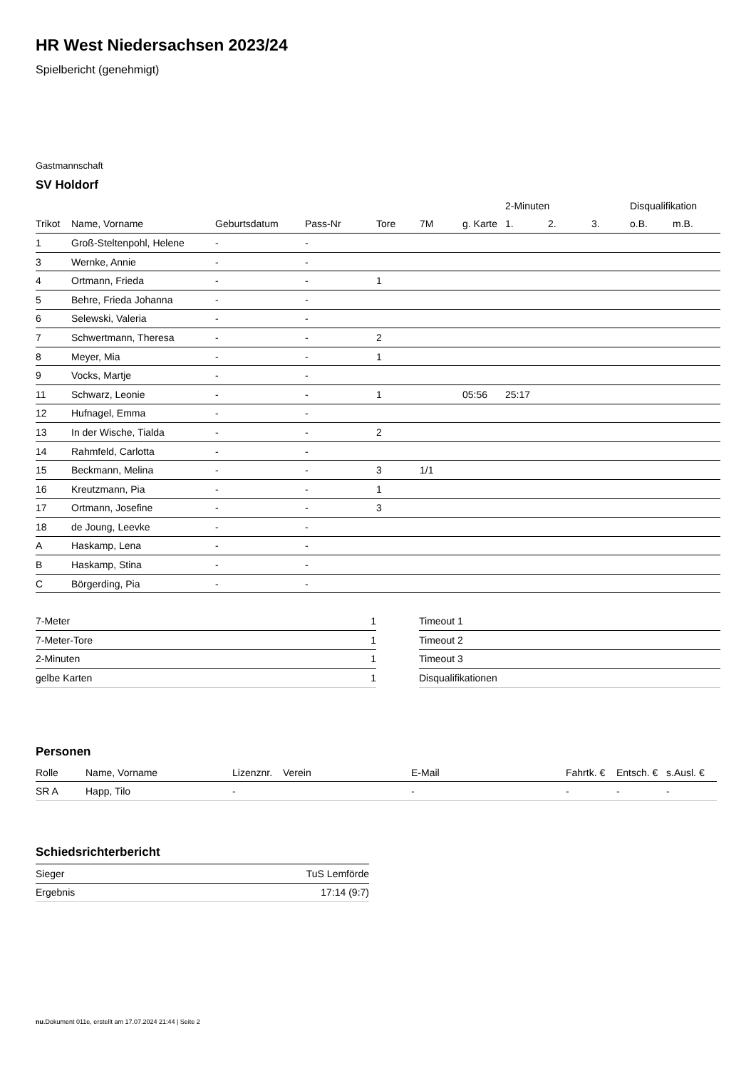HR West Niedersachsen 2023/24
Spielbericht (genehmigt)
Gastmannschaft
SV Holdorf
| | | | | | | | 2-Minuten | | | Disqualifikation | |
| --- | --- | --- | --- | --- | --- | --- | --- | --- | --- | --- | --- |
| Trikot | Name, Vorname | Geburtsdatum | Pass-Nr | Tore | 7M | g. Karte | 1. | 2. | 3. | o.B. | m.B. |
| 1 | Groß-Steltenpohl, Helene | - | - | | | | | | | | |
| 3 | Wernke, Annie | - | - | | | | | | | | |
| 4 | Ortmann, Frieda | - | - | 1 | | | | | | | |
| 5 | Behre, Frieda Johanna | - | - | | | | | | | | |
| 6 | Selewski, Valeria | - | - | | | | | | | | |
| 7 | Schwertmann, Theresa | - | - | 2 | | | | | | | |
| 8 | Meyer, Mia | - | - | 1 | | | | | | | |
| 9 | Vocks, Martje | - | - | | | | | | | | |
| 11 | Schwarz, Leonie | - | - | 1 | | 05:56 | 25:17 | | | | |
| 12 | Hufnagel, Emma | - | - | | | | | | | | |
| 13 | In der Wische, Tialda | - | - | 2 | | | | | | | |
| 14 | Rahmfeld, Carlotta | - | - | | | | | | | | |
| 15 | Beckmann, Melina | - | - | 3 | 1/1 | | | | | | |
| 16 | Kreutzmann, Pia | - | - | 1 | | | | | | | |
| 17 | Ortmann, Josefine | - | - | 3 | | | | | | | |
| 18 | de Joung, Leevke | - | - | | | | | | | | |
| A | Haskamp, Lena | - | - | | | | | | | | |
| B | Haskamp, Stina | - | - | | | | | | | | |
| C | Börgerding, Pia | - | - | | | | | | | | |
| 7-Meter | 1 |
| 7-Meter-Tore | 1 |
| 2-Minuten | 1 |
| gelbe Karten | 1 |
| Timeout 1 |
| Timeout 2 |
| Timeout 3 |
| Disqualifikationen |
Personen
| Rolle | Name, Vorname | Lizenznr. | Verein | E-Mail | Fahrtk. € | Entsch. € | s.Ausl. € |
| --- | --- | --- | --- | --- | --- | --- | --- |
| SR A | Happ, Tilo | - | | - | - | - | - |
Schiedsrichterbericht
| Sieger | TuS Lemförde |
| Ergebnis | 17:14 (9:7) |
nu.Dokument 011e, erstellt am 17.07.2024 21:44 | Seite 2